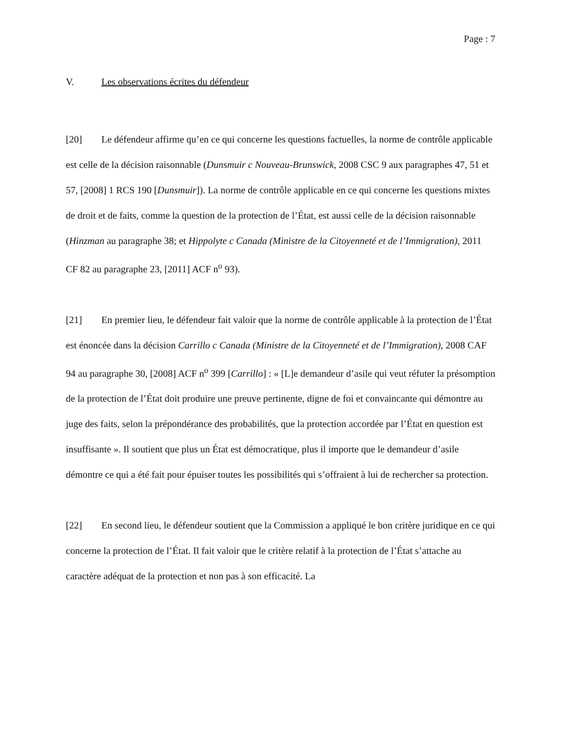Page : 7
V. Les observations écrites du défendeur
[20] Le défendeur affirme qu’en ce qui concerne les questions factuelles, la norme de contrôle applicable est celle de la décision raisonnable (Dunsmuir c Nouveau-Brunswick, 2008 CSC 9 aux paragraphes 47, 51 et 57, [2008] 1 RCS 190 [Dunsmuir]). La norme de contrôle applicable en ce qui concerne les questions mixtes de droit et de faits, comme la question de la protection de l’État, est aussi celle de la décision raisonnable (Hinzman au paragraphe 38; et Hippolyte c Canada (Ministre de la Citoyenneté et de l’Immigration), 2011 CF 82 au paragraphe 23, [2011] ACF n<sup>o</sup> 93).
[21] En premier lieu, le défendeur fait valoir que la norme de contrôle applicable à la protection de l’État est énoncée dans la décision Carrillo c Canada (Ministre de la Citoyenneté et de l’Immigration), 2008 CAF 94 au paragraphe 30, [2008] ACF n<sup>o</sup> 399 [Carrillo] : « [L]e demandeur d’asile qui veut réfuter la présomption de la protection de l’État doit produire une preuve pertinente, digne de foi et convaincante qui démontre au juge des faits, selon la prépondérance des probabilités, que la protection accordée par l’État en question est insuffisante ». Il soutient que plus un État est démocratique, plus il importe que le demandeur d’asile démontre ce qui a été fait pour épuiser toutes les possibilités qui s’offraient à lui de rechercher sa protection.
[22] En second lieu, le défendeur soutient que la Commission a appliqué le bon critère juridique en ce qui concerne la protection de l’État. Il fait valoir que le critère relatif à la protection de l’État s’attache au caractère adéquat de la protection et non pas à son efficacité. La